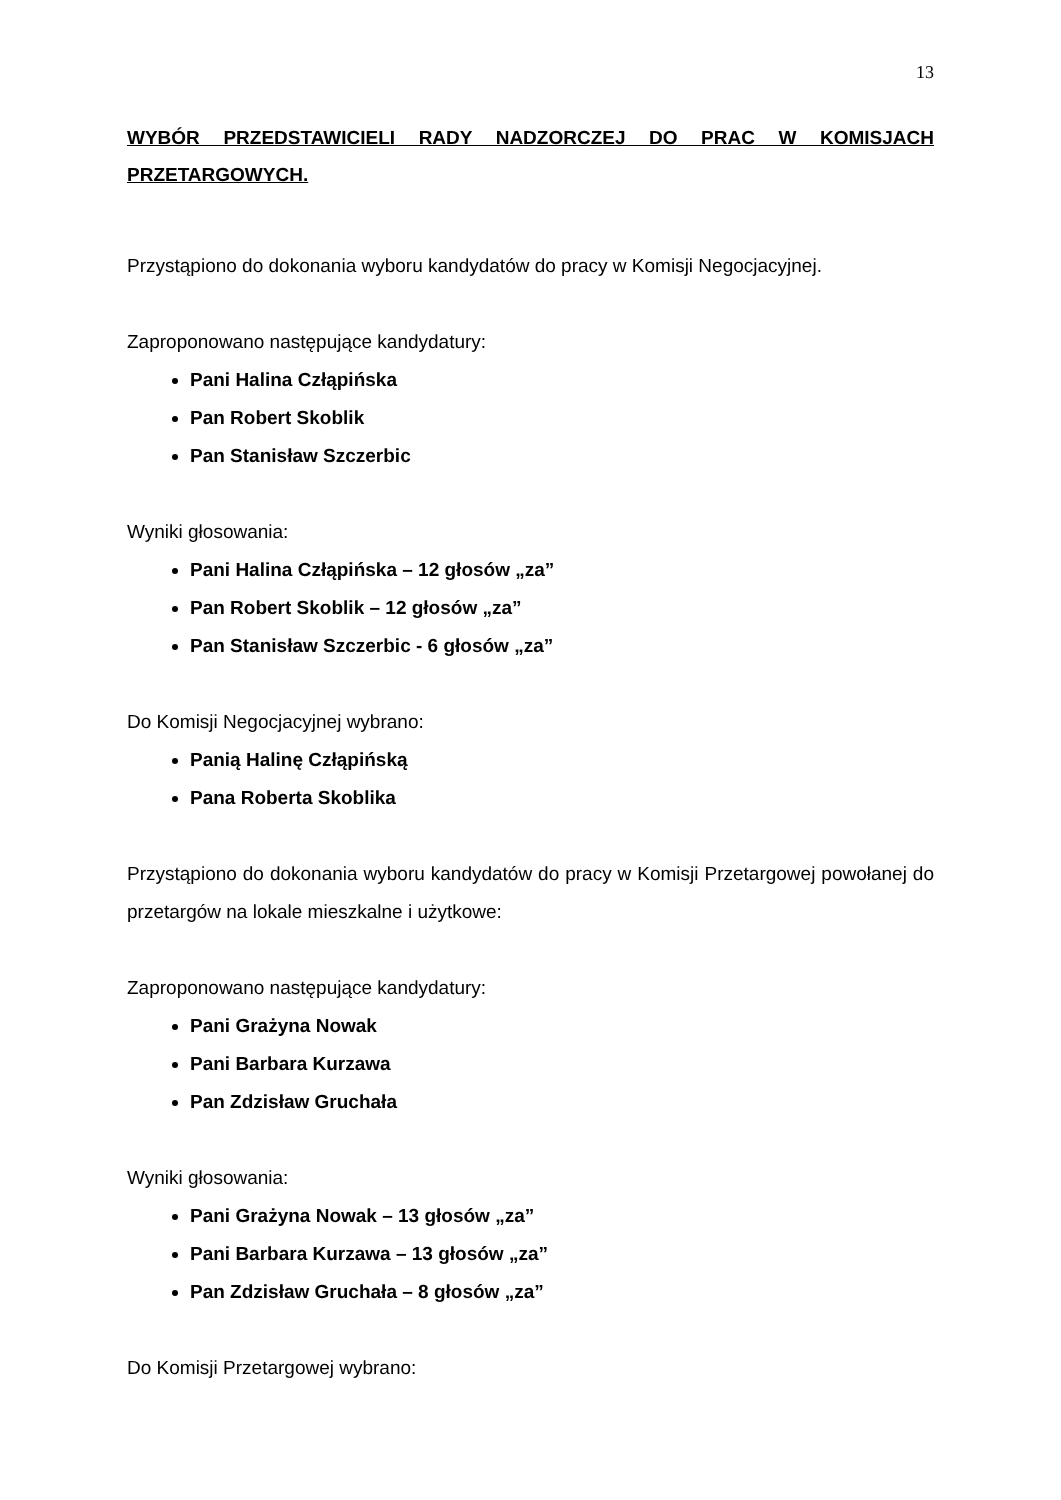13
WYBÓR PRZEDSTAWICIELI RADY NADZORCZEJ DO PRAC W KOMISJACH PRZETARGOWYCH.
Przystąpiono do dokonania wyboru kandydatów do pracy w Komisji Negocjacyjnej.
Zaproponowano następujące kandydatury:
Pani Halina Człąpińska
Pan Robert Skoblik
Pan Stanisław Szczerbic
Wyniki głosowania:
Pani Halina Człąpińska – 12 głosów „za”
Pan Robert Skoblik – 12 głosów „za”
Pan Stanisław Szczerbic - 6 głosów „za”
Do Komisji Negocjacyjnej wybrano:
Panią Halinę Człąpińską
Pana Roberta Skoblika
Przystąpiono do dokonania wyboru kandydatów do pracy w Komisji Przetargowej powołanej do przetargów na lokale mieszkalne i użytkowe:
Zaproponowano następujące kandydatury:
Pani Grażyna Nowak
Pani Barbara Kurzawa
Pan Zdzisław Gruchała
Wyniki głosowania:
Pani Grażyna Nowak – 13 głosów „za”
Pani Barbara Kurzawa – 13 głosów „za”
Pan Zdzisław Gruchała – 8 głosów „za”
Do Komisji Przetargowej wybrano: